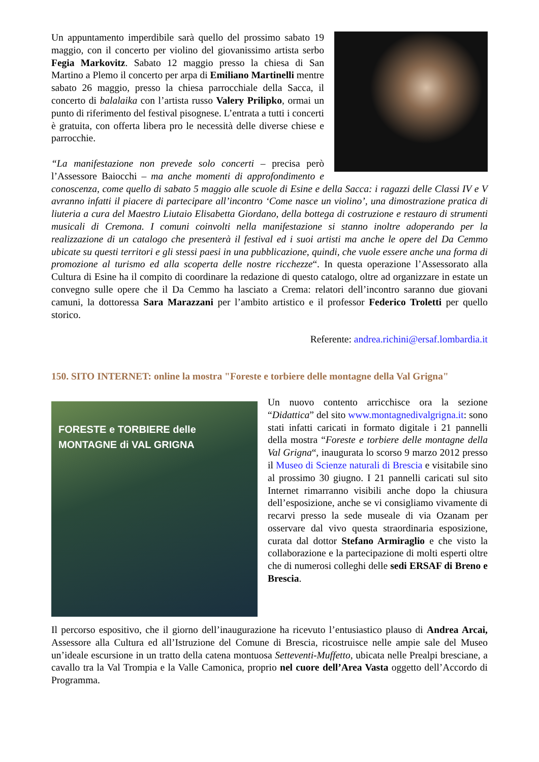Un appuntamento imperdibile sarà quello del prossimo sabato 19 maggio, con il concerto per violino del giovanissimo artista serbo Fegia Markovitz. Sabato 12 maggio presso la chiesa di San Martino a Plemo il concerto per arpa di Emiliano Martinelli mentre sabato 26 maggio, presso la chiesa parrocchiale della Sacca, il concerto di balalaika con l’artista russo Valery Prilipko, ormai un punto di riferimento del festival pisognese. L’entrata a tutti i concerti è gratuita, con offerta libera pro le necessità delle diverse chiese e parrocchie.
“La manifestazione non prevede solo concerti – precisa però l’Assessore Baiocchi – ma anche momenti di approfondimento e conoscenza, come quello di sabato 5 maggio alle scuole di Esine e della Sacca: i ragazzi delle Classi IV e V avranno infatti il piacere di partecipare all’incontro ‘Come nasce un violino’, una dimostrazione pratica di liuteria a cura del Maestro Liutaio Elisabetta Giordano, della bottega di costruzione e restauro di strumenti musicali di Cremona. I comuni coinvolti nella manifestazione si stanno inoltre adoperando per la realizzazione di un catalogo che presenterà il festival ed i suoi artisti ma anche le opere del Da Cemmo ubicate su questi territori e gli stessi paesi in una pubblicazione, quindi, che vuole essere anche una forma di promozione al turismo ed alla scoperta delle nostre ricchezze“. In questa operazione l’Assessorato alla Cultura di Esine ha il compito di coordinare la redazione di questo catalogo, oltre ad organizzare in estate un convegno sulle opere che il Da Cemmo ha lasciato a Crema: relatori dell’incontro saranno due giovani camuni, la dottoressa Sara Marazzani per l’ambito artistico e il professor Federico Troletti per quello storico.
Referente: andrea.richini@ersaf.lombardia.it
150. SITO INTERNET: online la mostra "Foreste e torbiere delle montagne della Val Grigna"
FORESTE e TORBIERE delle
MONTAGNE di VAL GRIGNA
Un nuovo contento arricchisce ora la sezione “Didattica” del sito www.montagnedivalgrigna.it: sono stati infatti caricati in formato digitale i 21 pannelli della mostra “Foreste e torbiere delle montagne della Val Grigna“, inaugurata lo scorso 9 marzo 2012 presso il Museo di Scienze naturali di Brescia e visitabile sino al prossimo 30 giugno. I 21 pannelli caricati sul sito Internet rimarranno visibili anche dopo la chiusura dell’esposizione, anche se vi consigliamo vivamente di recarvi presso la sede museale di via Ozanam per osservare dal vivo questa straordinaria esposizione, curata dal dottor Stefano Armiraglio e che visto la collaborazione e la partecipazione di molti esperti oltre che di numerosi colleghi delle sedi ERSAF di Breno e Brescia.
Il percorso espositivo, che il giorno dell’inaugurazione ha ricevuto l’entusiastico plauso di Andrea Arcai, Assessore alla Cultura ed all’Istruzione del Comune di Brescia, ricostruisce nelle ampie sale del Museo un’ideale escursione in un tratto della catena montuosa Setteventi-Muffetto, ubicata nelle Prealpi bresciane, a cavallo tra la Val Trompia e la Valle Camonica, proprio nel cuore dell’Area Vasta oggetto dell’Accordo di Programma.